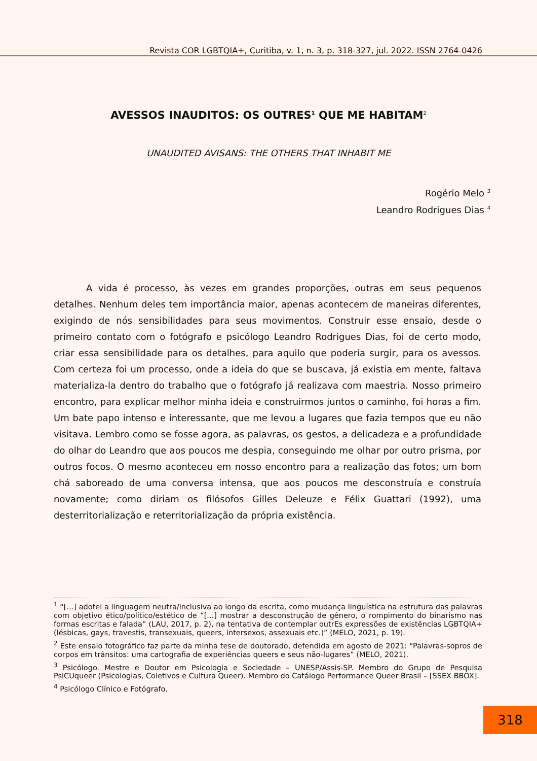Revista COR LGBTQIA+, Curitiba, v. 1, n. 3, p. 318-327, jul. 2022. ISSN 2764-0426
AVESSOS INAUDITOS: OS OUTRES<sup>1</sup> QUE ME HABITAM<sup>2</sup>
UNAUDITED AVISANS: THE OTHERS THAT INHABIT ME
Rogério Melo <sup>3</sup>
Leandro Rodrigues Dias <sup>4</sup>
A vida é processo, às vezes em grandes proporções, outras em seus pequenos detalhes. Nenhum deles tem importância maior, apenas acontecem de maneiras diferentes, exigindo de nós sensibilidades para seus movimentos. Construir esse ensaio, desde o primeiro contato com o fotógrafo e psicólogo Leandro Rodrigues Dias, foi de certo modo, criar essa sensibilidade para os detalhes, para aquilo que poderia surgir, para os avessos. Com certeza foi um processo, onde a ideia do que se buscava, já existia em mente, faltava materializa-la dentro do trabalho que o fotógrafo já realizava com maestria. Nosso primeiro encontro, para explicar melhor minha ideia e construirmos juntos o caminho, foi horas a fim. Um bate papo intenso e interessante, que me levou a lugares que fazia tempos que eu não visitava. Lembro como se fosse agora, as palavras, os gestos, a delicadeza e a profundidade do olhar do Leandro que aos poucos me despia, conseguindo me olhar por outro prisma, por outros focos. O mesmo aconteceu em nosso encontro para a realização das fotos; um bom chá saboreado de uma conversa intensa, que aos poucos me desconstruía e construía novamente; como diriam os filósofos Gilles Deleuze e Félix Guattari (1992), uma desterritorialização e reterritorialização da própria existência.
<sup>1</sup> “[...] adotei a linguagem neutra/inclusiva ao longo da escrita, como mudança linguística na estrutura das palavras com objetivo ético/político/estético de “[...] mostrar a desconstrução de gênero, o rompimento do binarismo nas formas escritas e falada” (LAU, 2017, p. 2), na tentativa de contemplar outrEs expressões de existências LGBTQIA+ (lésbicas, gays, travestis, transexuais, queers, intersexos, assexuais etc.)” (MELO, 2021, p. 19).
<sup>2</sup> Este ensaio fotográfico faz parte da minha tese de doutorado, defendida em agosto de 2021: “Palavras-sopros de corpos em trânsitos: uma cartografia de experiências queers e seus não-lugares” (MELO, 2021).
<sup>3</sup> Psicólogo. Mestre e Doutor em Psicologia e Sociedade – UNESP/Assis-SP. Membro do Grupo de Pesquisa PsiCUqueer (Psicologias, Coletivos e Cultura Queer). Membro do Catálogo Performance Queer Brasil – [SSEX BBOX].
<sup>4</sup> Psicólogo Clínico e Fotógrafo.
318